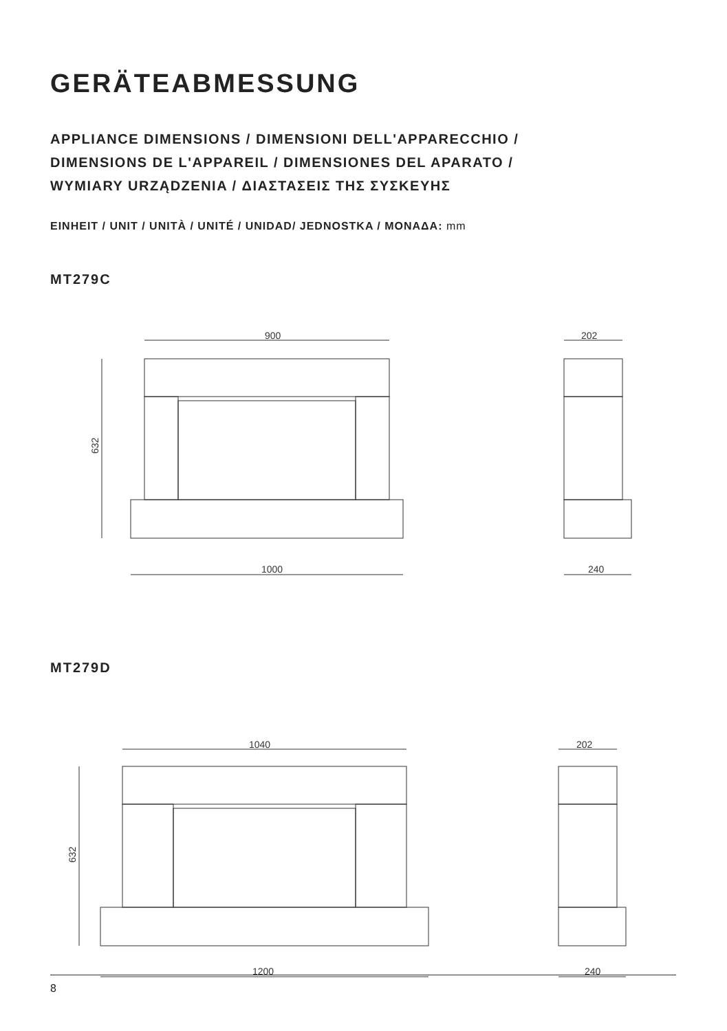GERÄTEABMESSUNG
APPLIANCE DIMENSIONS / DIMENSIONI DELL'APPARECCHIO /
DIMENSIONS DE L'APPAREIL / DIMENSIONES DEL APARATO /
WYMIARY URZĄDZENIA / ΔΙΑΣΤΑΣΕΙΣ ΤΗΣ ΣΥΣΚΕΥΗΣ
EINHEIT / UNIT / UNITÀ / UNITÉ / UNIDAD/ JEDNOSTKA / ΜΟΝΑΔΑ: mm
MT279C
900
1000
202
240
632
MT279D
1040
1200
202
240
632
8